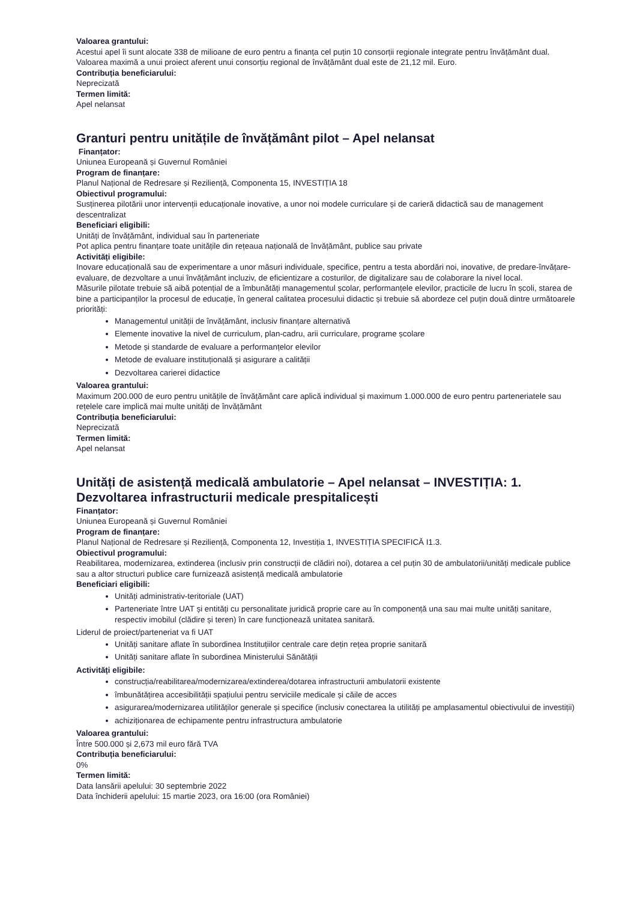Valoarea grantului:
Acestui apel îi sunt alocate 338 de milioane de euro pentru a finanța cel puțin 10 consorții regionale integrate pentru învățământ dual. Valoarea maximă a unui proiect aferent unui consorțiu regional de învățământ dual este de 21,12 mil. Euro.
Contribuția beneficiarului:
Neprecizată
Termen limită:
Apel nelansat
Granturi pentru unitățile de învățământ pilot – Apel nelansat
Finanțator:
Uniunea Europeană și Guvernul României
Program de finanțare:
Planul Național de Redresare și Reziliență, Componenta 15, INVESTIȚIA 18
Obiectivul programului:
Susținerea pilotării unor intervenții educaționale inovative, a unor noi modele curriculare și de carieră didactică sau de management descentralizat
Beneficiari eligibili:
Unități de învățământ, individual sau în parteneriate
Pot aplica pentru finanțare toate unitățile din rețeaua națională de învățământ, publice sau private
Activități eligibile:
Inovare educațională sau de experimentare a unor măsuri individuale, specifice, pentru a testa abordări noi, inovative, de predare-învățare-evaluare, de dezvoltare a unui învățământ incluziv, de eficientizare a costurilor, de digitalizare sau de colaborare la nivel local.
Măsurile pilotate trebuie să aibă potențial de a îmbunătăți managementul școlar, performanțele elevilor, practicile de lucru în școli, starea de bine a participanților la procesul de educație, în general calitatea procesului didactic și trebuie să abordeze cel puțin două dintre următoarele priorități:
Managementul unității de învățământ, inclusiv finanțare alternativă
Elemente inovative la nivel de curriculum, plan-cadru, arii curriculare, programe școlare
Metode și standarde de evaluare a performanțelor elevilor
Metode de evaluare instituțională și asigurare a calității
Dezvoltarea carierei didactice
Valoarea grantului:
Maximum 200.000 de euro pentru unitățile de învățământ care aplică individual și maximum 1.000.000 de euro pentru parteneriatele sau rețelele care implică mai multe unități de învățământ
Contribuția beneficiarului:
Neprecizată
Termen limită:
Apel nelansat
Unități de asistență medicală ambulatorie – Apel nelansat – INVESTIȚIA: 1. Dezvoltarea infrastructurii medicale prespitalicești
Finanțator:
Uniunea Europeană și Guvernul României
Program de finanțare:
Planul Național de Redresare și Reziliență, Componenta 12, Investiția 1, INVESTIȚIA SPECIFICĂ I1.3.
Obiectivul programului:
Reabilitarea, modernizarea, extinderea (inclusiv prin construcții de clădiri noi), dotarea a cel puțin 30 de ambulatorii/unități medicale publice sau a altor structuri publice care furnizează asistență medicală ambulatorie
Beneficiari eligibili:
Unități administrativ-teritoriale (UAT)
Parteneriate între UAT și entități cu personalitate juridică proprie care au în componență una sau mai multe unități sanitare, respectiv imobilul (clădire și teren) în care funcționează unitatea sanitară.
Liderul de proiect/parteneriat va fi UAT
Unități sanitare aflate în subordinea Instituțiilor centrale care dețin rețea proprie sanitară
Unități sanitare aflate în subordinea Ministerului Sănătății
Activități eligibile:
construcția/reabilitarea/modernizarea/extinderea/dotarea infrastructurii ambulatorii existente
îmbunătățirea accesibilității spațiului pentru serviciile medicale și căile de acces
asigurarea/modernizarea utilităților generale și specifice (inclusiv conectarea la utilități pe amplasamentul obiectivului de investiții)
achiziționarea de echipamente pentru infrastructura ambulatorie
Valoarea grantului:
Între 500.000 și 2,673 mil euro fără TVA
Contribuția beneficiarului:
0%
Termen limită:
Data lansării apelului: 30 septembrie 2022
Data închiderii apelului: 15 martie 2023, ora 16:00 (ora României)